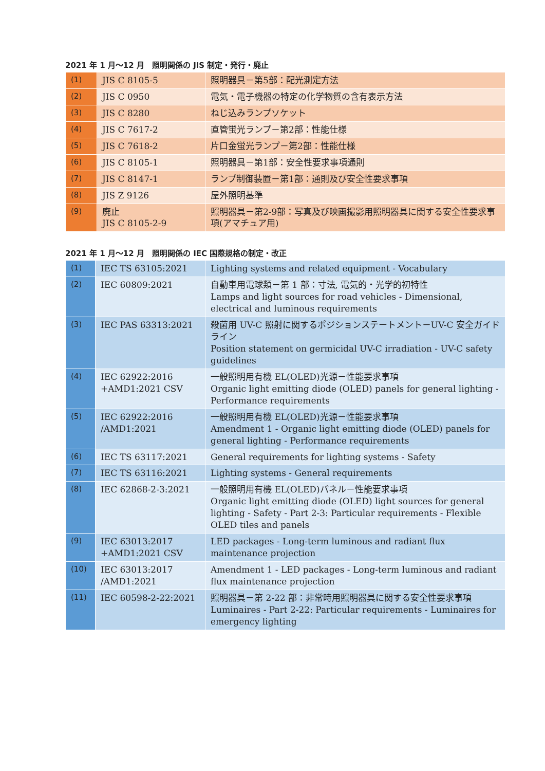2021 年 1 月～12 月　照明関係の JIS 制定・発行・廃止
| (1) | JIS C 8105-5 | 照明器具－第5部：配光測定方法 |
| (2) | JIS C 0950 | 電気・電子機器の特定の化学物質の含有表示方法 |
| (3) | JIS C 8280 | ねじ込みランプソケット |
| (4) | JIS C 7617-2 | 直管蛍光ランプ－第2部：性能仕様 |
| (5) | JIS C 7618-2 | 片口金蛍光ランプ－第2部：性能仕様 |
| (6) | JIS C 8105-1 | 照明器具－第1部：安全性要求事項通則 |
| (7) | JIS C 8147-1 | ランプ制御装置－第1部：通則及び安全性要求事項 |
| (8) | JIS Z 9126 | 屋外照明基準 |
| (9) | 廃止 JIS C 8105-2-9 | 照明器具－第2-9部：写真及び映画撮影用照明器具に関する安全性要求事項(アマチュア用) |
2021 年 1 月～12 月　照明関係の IEC 国際規格の制定・改正
| (1) | IEC TS 63105:2021 | Lighting systems and related equipment - Vocabulary |
| (2) | IEC 60809:2021 | 自動車用電球類－第 1 部：寸法, 電気的・光学的初特性 Lamps and light sources for road vehicles - Dimensional, electrical and luminous requirements |
| (3) | IEC PAS 63313:2021 | 殺菌用 UV-C 照射に関するポジションステートメント－UV-C 安全ガイドライン Position statement on germicidal UV-C irradiation - UV-C safety guidelines |
| (4) | IEC 62922:2016 +AMD1:2021 CSV | 一般照明用有機 EL(OLED)光源－性能要求事項 Organic light emitting diode (OLED) panels for general lighting - Performance requirements |
| (5) | IEC 62922:2016 /AMD1:2021 | 一般照明用有機 EL(OLED)光源－性能要求事項 Amendment 1 - Organic light emitting diode (OLED) panels for general lighting - Performance requirements |
| (6) | IEC TS 63117:2021 | General requirements for lighting systems - Safety |
| (7) | IEC TS 63116:2021 | Lighting systems - General requirements |
| (8) | IEC 62868-2-3:2021 | 一般照明用有機 EL(OLED)パネル－性能要求事項 Organic light emitting diode (OLED) light sources for general lighting - Safety - Part 2-3: Particular requirements - Flexible OLED tiles and panels |
| (9) | IEC 63013:2017 +AMD1:2021 CSV | LED packages - Long-term luminous and radiant flux maintenance projection |
| (10) | IEC 63013:2017 /AMD1:2021 | Amendment 1 - LED packages - Long-term luminous and radiant flux maintenance projection |
| (11) | IEC 60598-2-22:2021 | 照明器具－第 2-22 部：非常時用照明器具に関する安全性要求事項 Luminaires - Part 2-22: Particular requirements - Luminaires for emergency lighting |